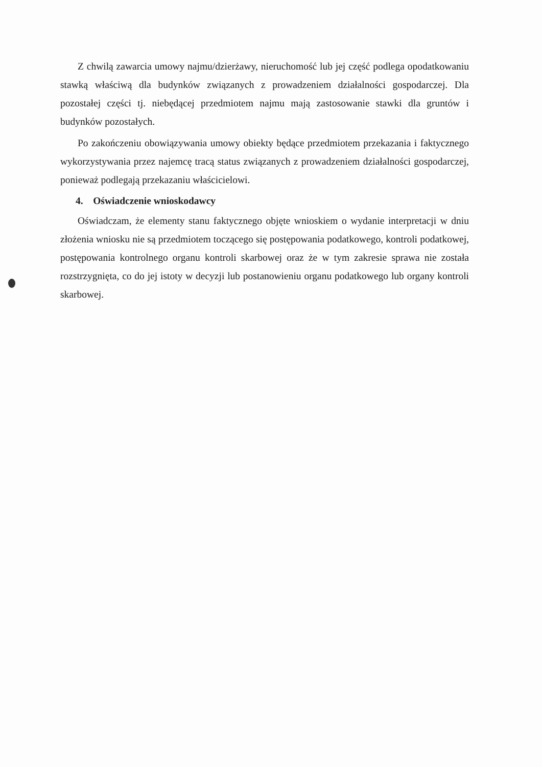Z chwilą zawarcia umowy najmu/dzierżawy, nieruchomość lub jej część podlega opodatkowaniu stawką właściwą dla budynków związanych z prowadzeniem działalności gospodarczej. Dla pozostałej części tj. niebędącej przedmiotem najmu mają zastosowanie stawki dla gruntów i budynków pozostałych.
Po zakończeniu obowiązywania umowy obiekty będące przedmiotem przekazania i faktycznego wykorzystywania przez najemcę tracą status związanych z prowadzeniem działalności gospodarczej, ponieważ podlegają przekazaniu właścicielowi.
4. Oświadczenie wnioskodawcy
Oświadczam, że elementy stanu faktycznego objęte wnioskiem o wydanie interpretacji w dniu złożenia wniosku nie są przedmiotem toczącego się postępowania podatkowego, kontroli podatkowej, postępowania kontrolnego organu kontroli skarbowej oraz że w tym zakresie sprawa nie została rozstrzygnięta, co do jej istoty w decyzji lub postanowieniu organu podatkowego lub organy kontroli skarbowej.